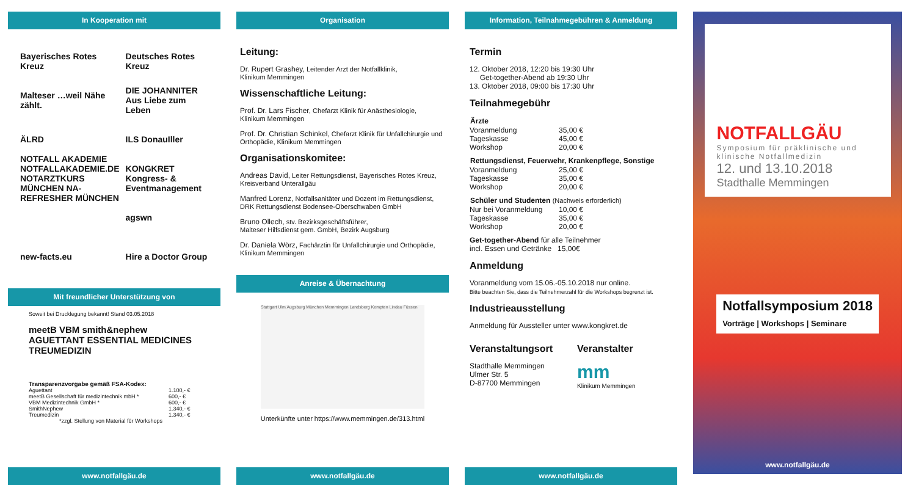In Kooperation mit
Bayerisches Rotes Kreuz
Deutsches Rotes Kreuz
Malteser …weil Nähe zählt.
DIE JOHANNITER Aus Liebe zum Leben
ÄLRD
ILS DonauIller
NOTFALL AKADEMIE NOTFALLAKADEMIE.DE NOTARZTKURS MÜNCHEN NA-REFRESHER MÜNCHEN
KONGKRET Kongress- & Eventmanagement
agswn
new-facts.eu
Hire a Doctor Group
Mit freundlicher Unterstützung von
Soweit bei Drucklegung bekannt! Stand 03.05.2018
meetB VBM smith&nephew AGUETTANT ESSENTIAL MEDICINES TREUMEDIZIN
Transparenzvorgabe gemäß FSA-Kodex:
| Aguettant | 1.100,- € |
| meetB Gesellschaft für medizintechnik mbH * | 600,- € |
| VBM Medizintechnik GmbH * | 600,- € |
| SmithNephew | 1.340,- € |
| Treumedizin | 1.340,- € |
*zzgl. Stellung von Material für Workshops
www.notfallgäu.de
Organisation
Leitung:
Dr. Rupert Grashey, Leitender Arzt der Notfallklinik,
Klinikum Memmingen
Wissenschaftliche Leitung:
Prof. Dr. Lars Fischer, Chefarzt Klinik für Anästhesiologie,
Klinikum Memmingen
Prof. Dr. Christian Schinkel, Chefarzt Klinik für Unfallchirurgie und Orthopädie, Klinikum Memmingen
Organisationskomitee:
Andreas David, Leiter Rettungsdienst, Bayerisches Rotes Kreuz, Kreisverband Unterallgäu
Manfred Lorenz, Notfallsanitäter und Dozent im Rettungsdienst, DRK Rettungsdienst Bodensee-Oberschwaben GmbH
Bruno Ollech, stv. Bezirksgeschäftsführer,
Malteser Hilfsdienst gem. GmbH, Bezirk Augsburg
Dr. Daniela Wörz, Fachärztin für Unfallchirurgie und Orthopädie, Klinikum Memmingen
Anreise & Übernachtung
Stuttgart Ulm Augsburg München Memmingen Landsberg Kempten Lindau Füssen
Unterkünfte unter https://www.memmingen.de/313.html
www.notfallgäu.de
Information, Teilnahmegebühren & Anmeldung
Termin
12. Oktober 2018, 12:20 bis 19:30 Uhr
Get-together-Abend ab 19:30 Uhr
13. Oktober 2018, 09:00 bis 17:30 Uhr
Teilnahmegebühr
| Ärzte | |
| --- | --- |
| Voranmeldung | 35,00 € |
| Tageskasse | 45,00 € |
| Workshop | 20,00 € |
| Rettungsdienst, Feuerwehr, Krankenpflege, Sonstige | |
| Voranmeldung | 25,00 € |
| Tageskasse | 35,00 € |
| Workshop | 20,00 € |
| Schüler und Studenten (Nachweis erforderlich) | |
| Nur bei Voranmeldung | 10,00 € |
| Tageskasse | 35,00 € |
| Workshop | 20,00 € |
Get-together-Abend für alle Teilnehmer
incl. Essen und Getränke 15,00€
Anmeldung
Voranmeldung vom 15.06.-05.10.2018 nur online.
Bitte beachten Sie, dass die Teilnehmerzahl für die Workshops begrenzt ist.
Industrieausstellung
Anmeldung für Aussteller unter www.kongkret.de
Veranstaltungsort
Stadthalle Memmingen
Ulmer Str. 5
D-87700 Memmingen
Veranstalter
mm
Klinikum Memmingen
www.notfallgäu.de
NOTFALLGÄU
Symposium für präklinische und klinische Notfallmedizin
12. und 13.10.2018
Stadthalle Memmingen
Notfallsymposium 2018
Vorträge | Workshops | Seminare
www.notfallgäu.de